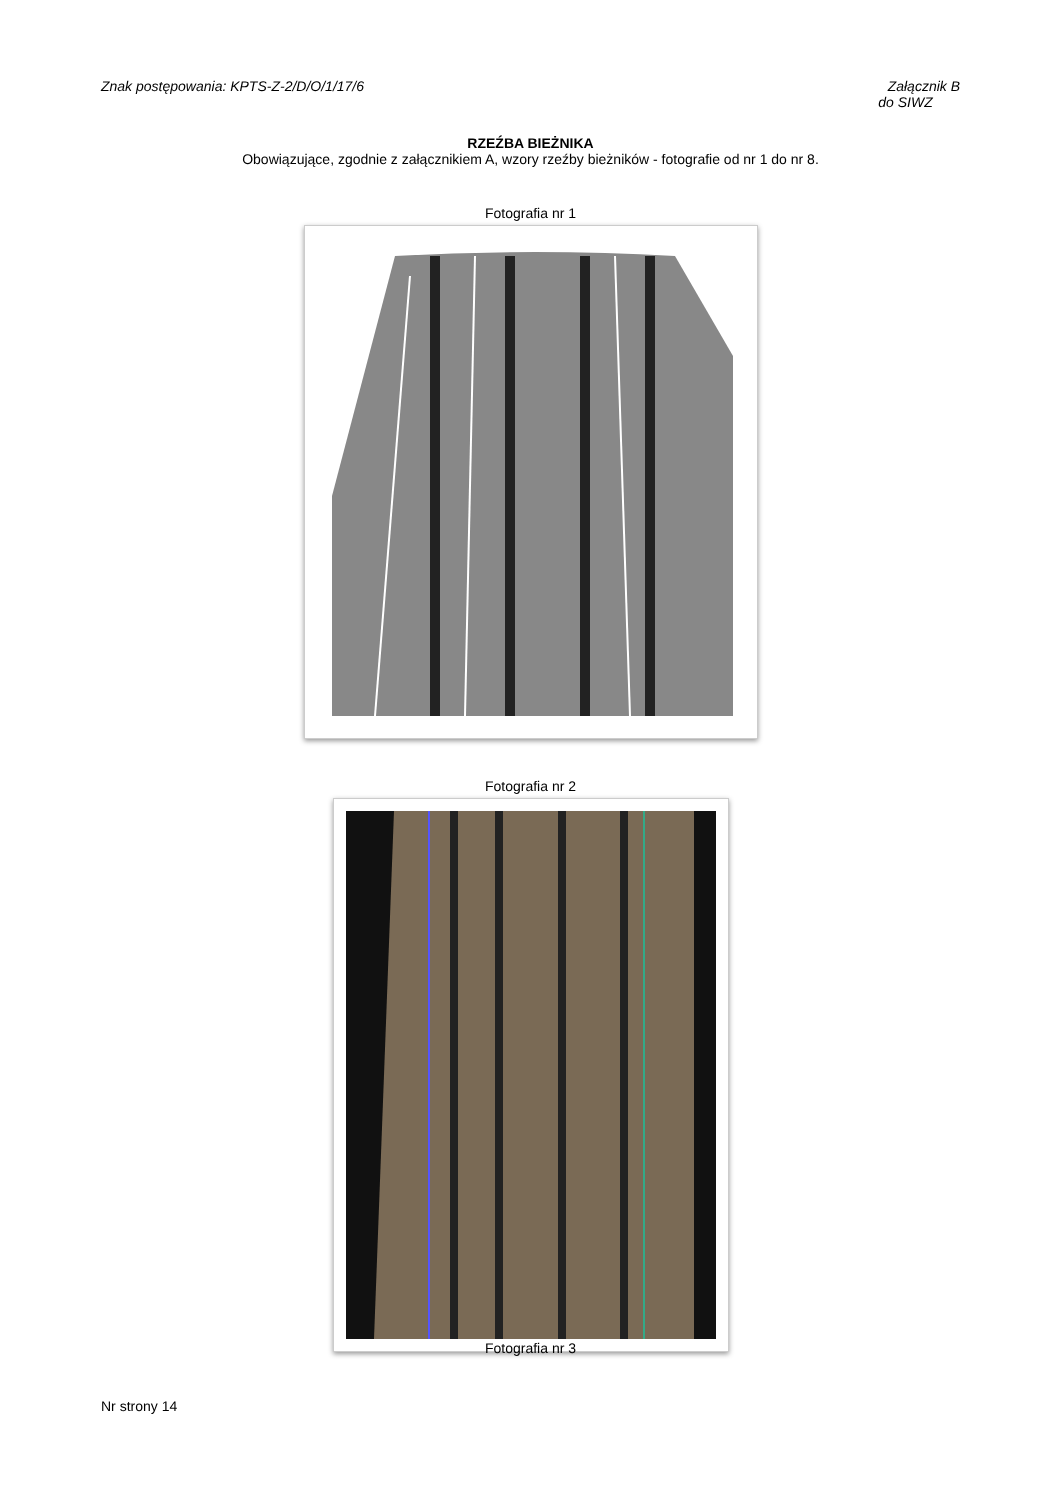Znak postępowania: KPTS-Z-2/D/O/1/17/6
Załącznik B
do SIWZ
RZEŹBA BIEŻNIKA
Obowiązujące, zgodnie z załącznikiem A, wzory rzeźby bieżników - fotografie od nr 1 do nr 8.
Fotografia nr 1
Fotografia nr 2
Fotografia nr 3
Nr strony 14